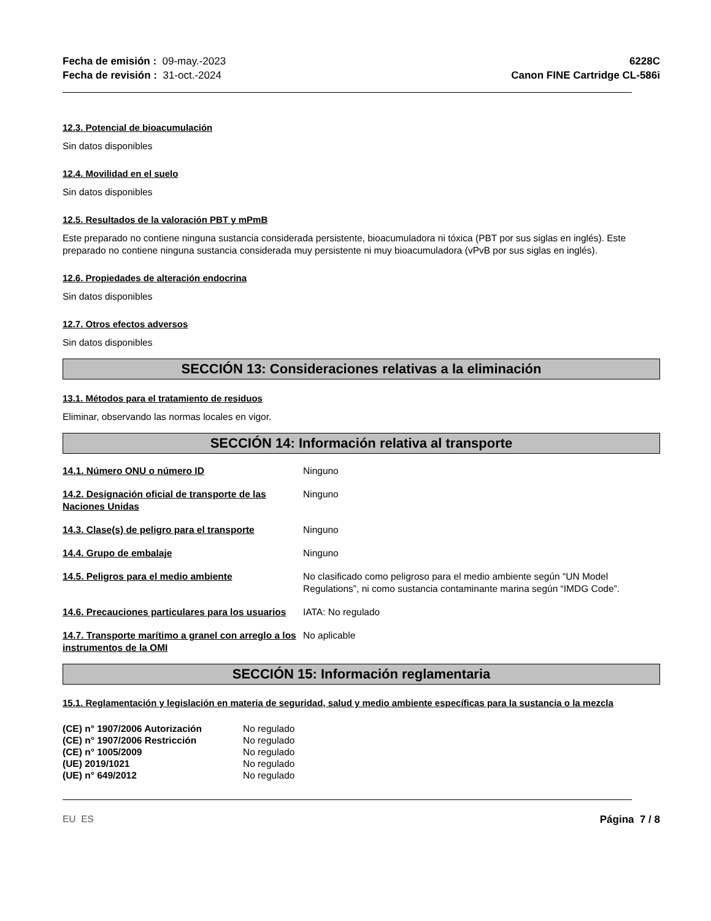Fecha de emisión : 09-may.-2023
Fecha de revisión : 31-oct.-2024
6228C
Canon FINE Cartridge CL-586i
12.3. Potencial de bioacumulación
Sin datos disponibles
12.4. Movilidad en el suelo
Sin datos disponibles
12.5. Resultados de la valoración PBT y mPmB
Este preparado no contiene ninguna sustancia considerada persistente, bioacumuladora ni tóxica (PBT por sus siglas en inglés). Este preparado no contiene ninguna sustancia considerada muy persistente ni muy bioacumuladora (vPvB por sus siglas en inglés).
12.6. Propiedades de alteración endocrina
Sin datos disponibles
12.7. Otros efectos adversos
Sin datos disponibles
SECCIÓN 13: Consideraciones relativas a la eliminación
13.1. Métodos para el tratamiento de residuos
Eliminar, observando las normas locales en vigor.
SECCIÓN 14: Información relativa al transporte
| 14.1. Número ONU o número ID | Ninguno |
| 14.2. Designación oficial de transporte de las Naciones Unidas | Ninguno |
| 14.3. Clase(s) de peligro para el transporte | Ninguno |
| 14.4. Grupo de embalaje | Ninguno |
| 14.5. Peligros para el medio ambiente | No clasificado como peligroso para el medio ambiente según “UN Model Regulations”, ni como sustancia contaminante marina según “IMDG Code”. |
| 14.6. Precauciones particulares para los usuarios | IATA: No regulado |
| 14.7. Transporte marítimo a granel con arreglo a los instrumentos de la OMI | No aplicable |
SECCIÓN 15: Información reglamentaria
15.1. Reglamentación y legislación en materia de seguridad, salud y medio ambiente específicas para la sustancia o la mezcla
| (CE) n° 1907/2006 Autorización | No regulado |
| (CE) n° 1907/2006 Restricción | No regulado |
| (CE) n° 1005/2009 | No regulado |
| (UE) 2019/1021 | No regulado |
| (UE) n° 649/2012 | No regulado |
EU ES Página 7 / 8